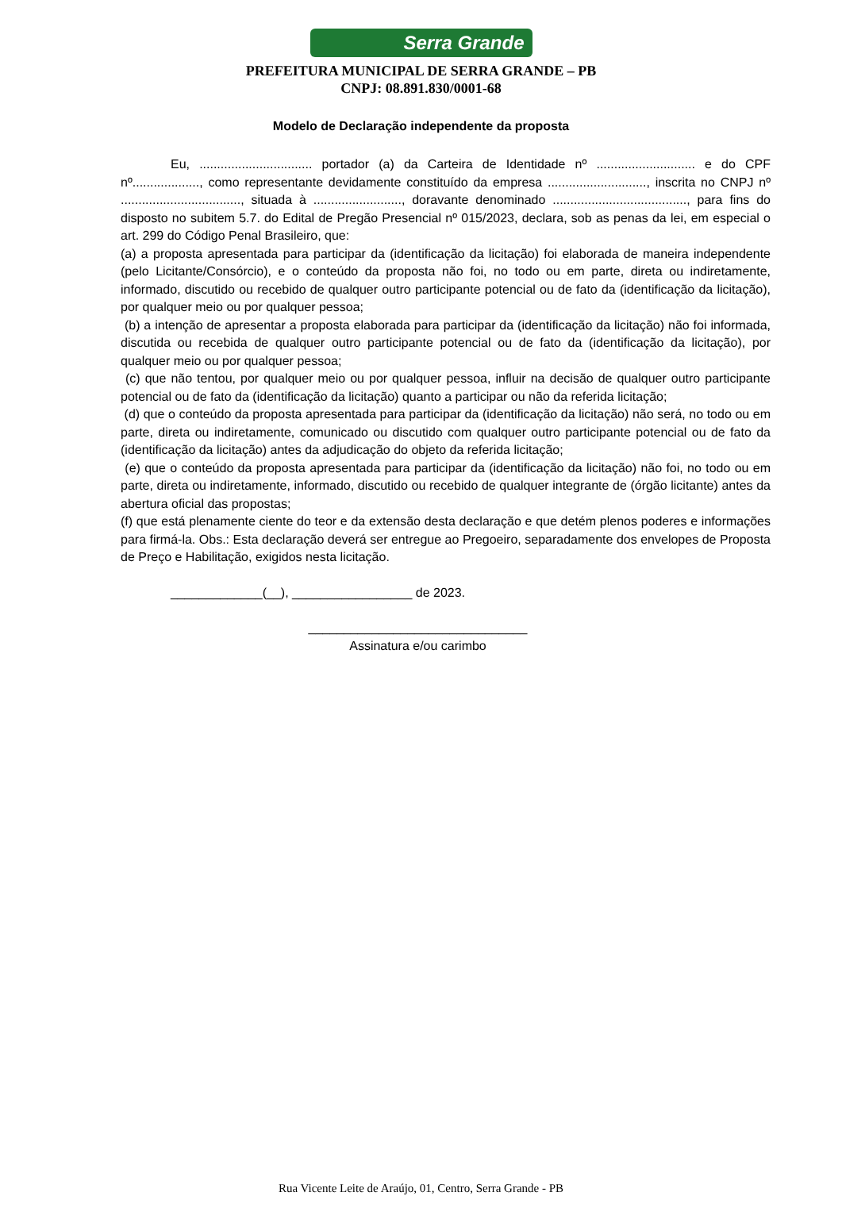Serra Grande
PREFEITURA MUNICIPAL DE SERRA GRANDE – PB
CNPJ: 08.891.830/0001-68
Modelo de Declaração independente da proposta
Eu, ................................ portador (a) da Carteira de Identidade nº ............................ e do CPF nº..................., como representante devidamente constituído da empresa ............................, inscrita no CNPJ nº .................................., situada à ........................., doravante denominado ......................................, para fins do disposto no subitem 5.7. do Edital de Pregão Presencial nº 015/2023, declara, sob as penas da lei, em especial o art. 299 do Código Penal Brasileiro, que:
(a) a proposta apresentada para participar da (identificação da licitação) foi elaborada de maneira independente (pelo Licitante/Consórcio), e o conteúdo da proposta não foi, no todo ou em parte, direta ou indiretamente, informado, discutido ou recebido de qualquer outro participante potencial ou de fato da (identificação da licitação), por qualquer meio ou por qualquer pessoa;
(b) a intenção de apresentar a proposta elaborada para participar da (identificação da licitação) não foi informada, discutida ou recebida de qualquer outro participante potencial ou de fato da (identificação da licitação), por qualquer meio ou por qualquer pessoa;
(c) que não tentou, por qualquer meio ou por qualquer pessoa, influir na decisão de qualquer outro participante potencial ou de fato da (identificação da licitação) quanto a participar ou não da referida licitação;
(d) que o conteúdo da proposta apresentada para participar da (identificação da licitação) não será, no todo ou em parte, direta ou indiretamente, comunicado ou discutido com qualquer outro participante potencial ou de fato da (identificação da licitação) antes da adjudicação do objeto da referida licitação;
(e) que o conteúdo da proposta apresentada para participar da (identificação da licitação) não foi, no todo ou em parte, direta ou indiretamente, informado, discutido ou recebido de qualquer integrante de (órgão licitante) antes da abertura oficial das propostas;
(f) que está plenamente ciente do teor e da extensão desta declaração e que detém plenos poderes e informações para firmá-la. Obs.: Esta declaração deverá ser entregue ao Pregoeiro, separadamente dos envelopes de Proposta de Preço e Habilitação, exigidos nesta licitação.
_____________(__), _________________ de 2023.
_______________________________
Assinatura e/ou carimbo
Rua Vicente Leite de Araújo, 01, Centro, Serra Grande - PB